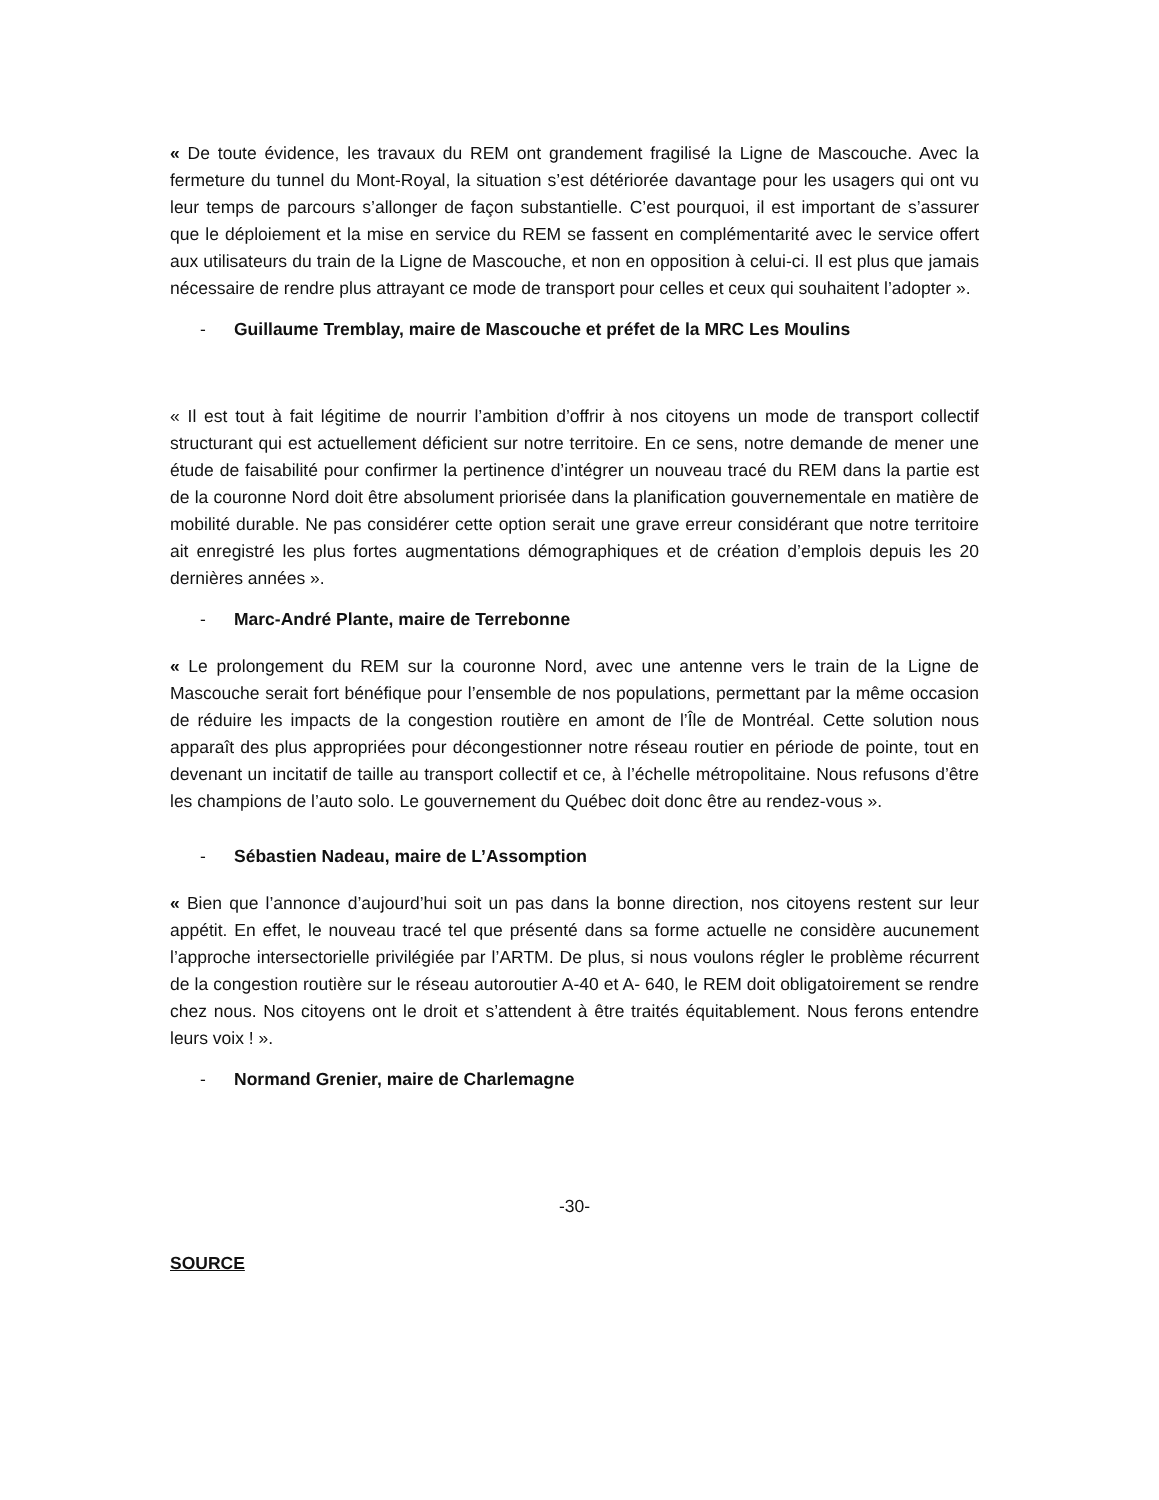« De toute évidence, les travaux du REM ont grandement fragilisé la Ligne de Mascouche. Avec la fermeture du tunnel du Mont-Royal, la situation s’est détériorée davantage pour les usagers qui ont vu leur temps de parcours s’allonger de façon substantielle. C’est pourquoi, il est important de s’assurer que le déploiement et la mise en service du REM se fassent en complémentarité avec le service offert aux utilisateurs du train de la Ligne de Mascouche, et non en opposition à celui-ci. Il est plus que jamais nécessaire de rendre plus attrayant ce mode de transport pour celles et ceux qui souhaitent l’adopter ».
- Guillaume Tremblay, maire de Mascouche et préfet de la MRC Les Moulins
« Il est tout à fait légitime de nourrir l’ambition d’offrir à nos citoyens un mode de transport collectif structurant qui est actuellement déficient sur notre territoire. En ce sens, notre demande de mener une étude de faisabilité pour confirmer la pertinence d’intégrer un nouveau tracé du REM dans la partie est de la couronne Nord doit être absolument priorisée dans la planification gouvernementale en matière de mobilité durable. Ne pas considérer cette option serait une grave erreur considérant que notre territoire ait enregistré les plus fortes augmentations démographiques et de création d’emplois depuis les 20 dernières années ».
- Marc-André Plante, maire de Terrebonne
« Le prolongement du REM sur la couronne Nord, avec une antenne vers le train de la Ligne de Mascouche serait fort bénéfique pour l’ensemble de nos populations, permettant par la même occasion de réduire les impacts de la congestion routière en amont de l’Île de Montréal. Cette solution nous apparaît des plus appropriées pour décongestionner notre réseau routier en période de pointe, tout en devenant un incitatif de taille au transport collectif et ce, à l’échelle métropolitaine. Nous refusons d’être les champions de l’auto solo. Le gouvernement du Québec doit donc être au rendez-vous ».
- Sébastien Nadeau, maire de L’Assomption
« Bien que l’annonce d’aujourd’hui soit un pas dans la bonne direction, nos citoyens restent sur leur appétit. En effet, le nouveau tracé tel que présenté dans sa forme actuelle ne considère aucunement l’approche intersectorielle privilégiée par l’ARTM. De plus, si nous voulons régler le problème récurrent de la congestion routière sur le réseau autoroutier A-40 et A- 640, le REM doit obligatoirement se rendre chez nous. Nos citoyens ont le droit et s’attendent à être traités équitablement. Nous ferons entendre leurs voix ! ».
- Normand Grenier, maire de Charlemagne
-30-
SOURCE